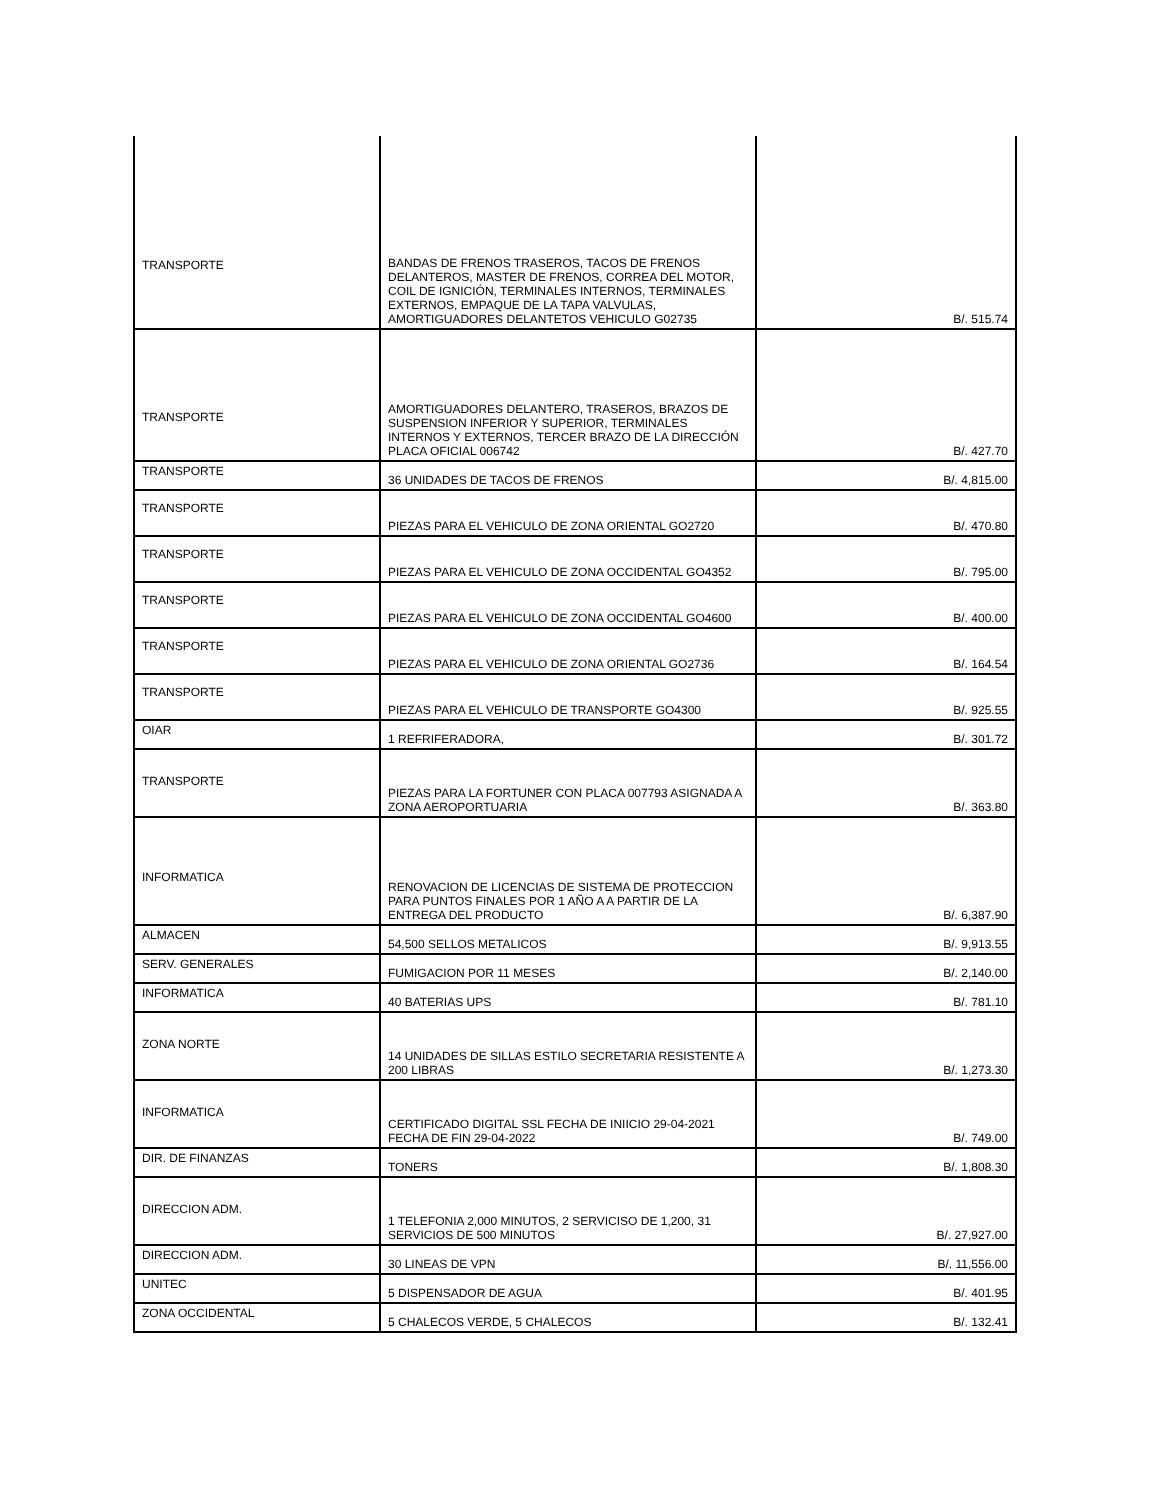| TRANSPORTE | BANDAS DE FRENOS TRASEROS, TACOS DE FRENOS DELANTEROS, MASTER DE FRENOS, CORREA DEL MOTOR, COIL DE IGNICIÓN, TERMINALES INTERNOS, TERMINALES EXTERNOS, EMPAQUE DE LA TAPA VALVULAS, AMORTIGUADORES DELANTETOS VEHICULO G02735 | B/. 515.74 |
| TRANSPORTE | AMORTIGUADORES DELANTERO, TRASEROS, BRAZOS DE SUSPENSION INFERIOR Y SUPERIOR, TERMINALES INTERNOS Y EXTERNOS, TERCER BRAZO DE LA DIRECCIÓN PLACA OFICIAL 006742 | B/. 427.70 |
| TRANSPORTE | 36 UNIDADES DE TACOS DE FRENOS | B/. 4,815.00 |
| TRANSPORTE | PIEZAS PARA EL VEHICULO DE ZONA ORIENTAL GO2720 | B/. 470.80 |
| TRANSPORTE | PIEZAS PARA EL VEHICULO DE ZONA OCCIDENTAL GO4352 | B/. 795.00 |
| TRANSPORTE | PIEZAS PARA EL VEHICULO DE ZONA OCCIDENTAL GO4600 | B/. 400.00 |
| TRANSPORTE | PIEZAS PARA EL VEHICULO DE ZONA ORIENTAL GO2736 | B/. 164.54 |
| TRANSPORTE | PIEZAS PARA EL VEHICULO DE TRANSPORTE GO4300 | B/. 925.55 |
| OIAR | 1 REFRIFERADORA, | B/. 301.72 |
| TRANSPORTE | PIEZAS PARA LA FORTUNER CON PLACA 007793 ASIGNADA A ZONA AEROPORTUARIA | B/. 363.80 |
| INFORMATICA | RENOVACION DE LICENCIAS DE SISTEMA DE PROTECCION PARA PUNTOS FINALES POR 1 AÑO A A PARTIR DE LA ENTREGA DEL PRODUCTO | B/. 6,387.90 |
| ALMACEN | 54,500 SELLOS METALICOS | B/. 9,913.55 |
| SERV. GENERALES | FUMIGACION POR 11 MESES | B/. 2,140.00 |
| INFORMATICA | 40 BATERIAS UPS | B/. 781.10 |
| ZONA NORTE | 14 UNIDADES DE SILLAS ESTILO SECRETARIA RESISTENTE A 200 LIBRAS | B/. 1,273.30 |
| INFORMATICA | CERTIFICADO DIGITAL SSL FECHA DE INIICIO 29-04-2021 FECHA DE FIN 29-04-2022 | B/. 749.00 |
| DIR. DE FINANZAS | TONERS | B/. 1,808.30 |
| DIRECCION ADM. | 1 TELEFONIA 2,000 MINUTOS, 2 SERVICISO DE 1,200, 31 SERVICIOS DE 500 MINUTOS | B/. 27,927.00 |
| DIRECCION ADM. | 30 LINEAS DE VPN | B/. 11,556.00 |
| UNITEC | 5 DISPENSADOR DE AGUA | B/. 401.95 |
| ZONA OCCIDENTAL | 5 CHALECOS VERDE, 5 CHALECOS | B/. 132.41 |